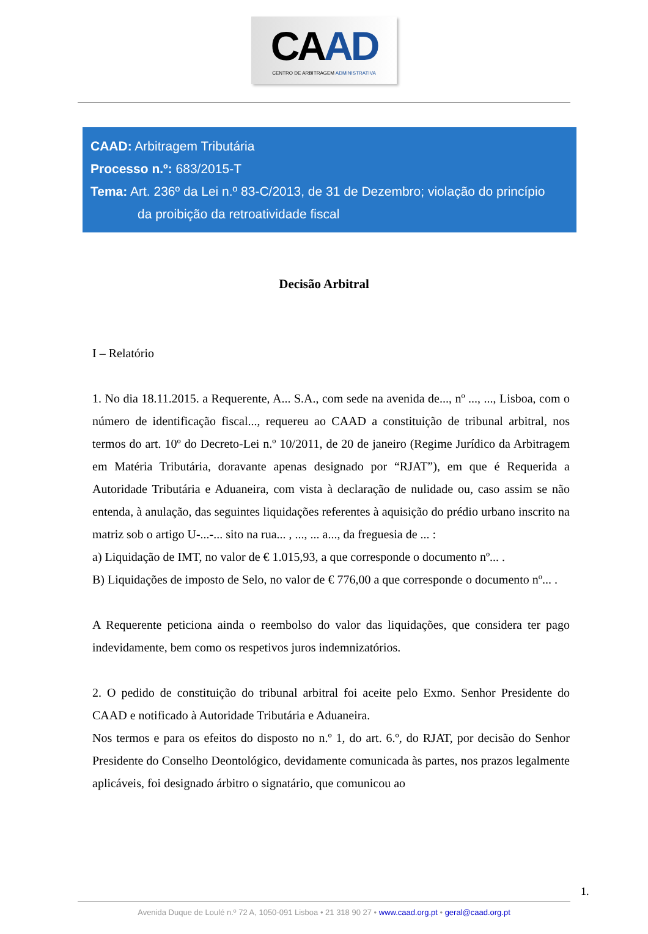CAAD
CENTRO DE ARBITRAGEM ADMINISTRATIVA
CAAD: Arbitragem Tributária
Processo n.º: 683/2015-T
Tema: Art. 236º da Lei n.º 83-C/2013, de 31 de Dezembro; violação do princípio
da proibição da retroatividade fiscal
Decisão Arbitral
I – Relatório
1. No dia 18.11.2015. a Requerente, A... S.A., com sede na avenida de..., nº ..., ..., Lisboa, com o número de identificação fiscal..., requereu ao CAAD a constituição de tribunal arbitral, nos termos do art. 10º do Decreto-Lei n.º 10/2011, de 20 de janeiro (Regime Jurídico da Arbitragem em Matéria Tributária, doravante apenas designado por “RJAT”), em que é Requerida a Autoridade Tributária e Aduaneira, com vista à declaração de nulidade ou, caso assim se não entenda, à anulação, das seguintes liquidações referentes à aquisição do prédio urbano inscrito na matriz sob o artigo U-...-... sito na rua... , ..., ... a..., da freguesia de ... :
a) Liquidação de IMT, no valor de € 1.015,93, a que corresponde o documento nº... .
B) Liquidações de imposto de Selo, no valor de € 776,00 a que corresponde o documento nº... .
A Requerente peticiona ainda o reembolso do valor das liquidações, que considera ter pago indevidamente, bem como os respetivos juros indemnizatórios.
2. O pedido de constituição do tribunal arbitral foi aceite pelo Exmo. Senhor Presidente do CAAD e notificado à Autoridade Tributária e Aduaneira.
Nos termos e para os efeitos do disposto no n.º 1, do art. 6.º, do RJAT, por decisão do Senhor Presidente do Conselho Deontológico, devidamente comunicada às partes, nos prazos legalmente aplicáveis, foi designado árbitro o signatário, que comunicou ao
1.
Avenida Duque de Loulé n.º 72 A, 1050-091 Lisboa • 21 318 90 27 • www.caad.org.pt • geral@caad.org.pt